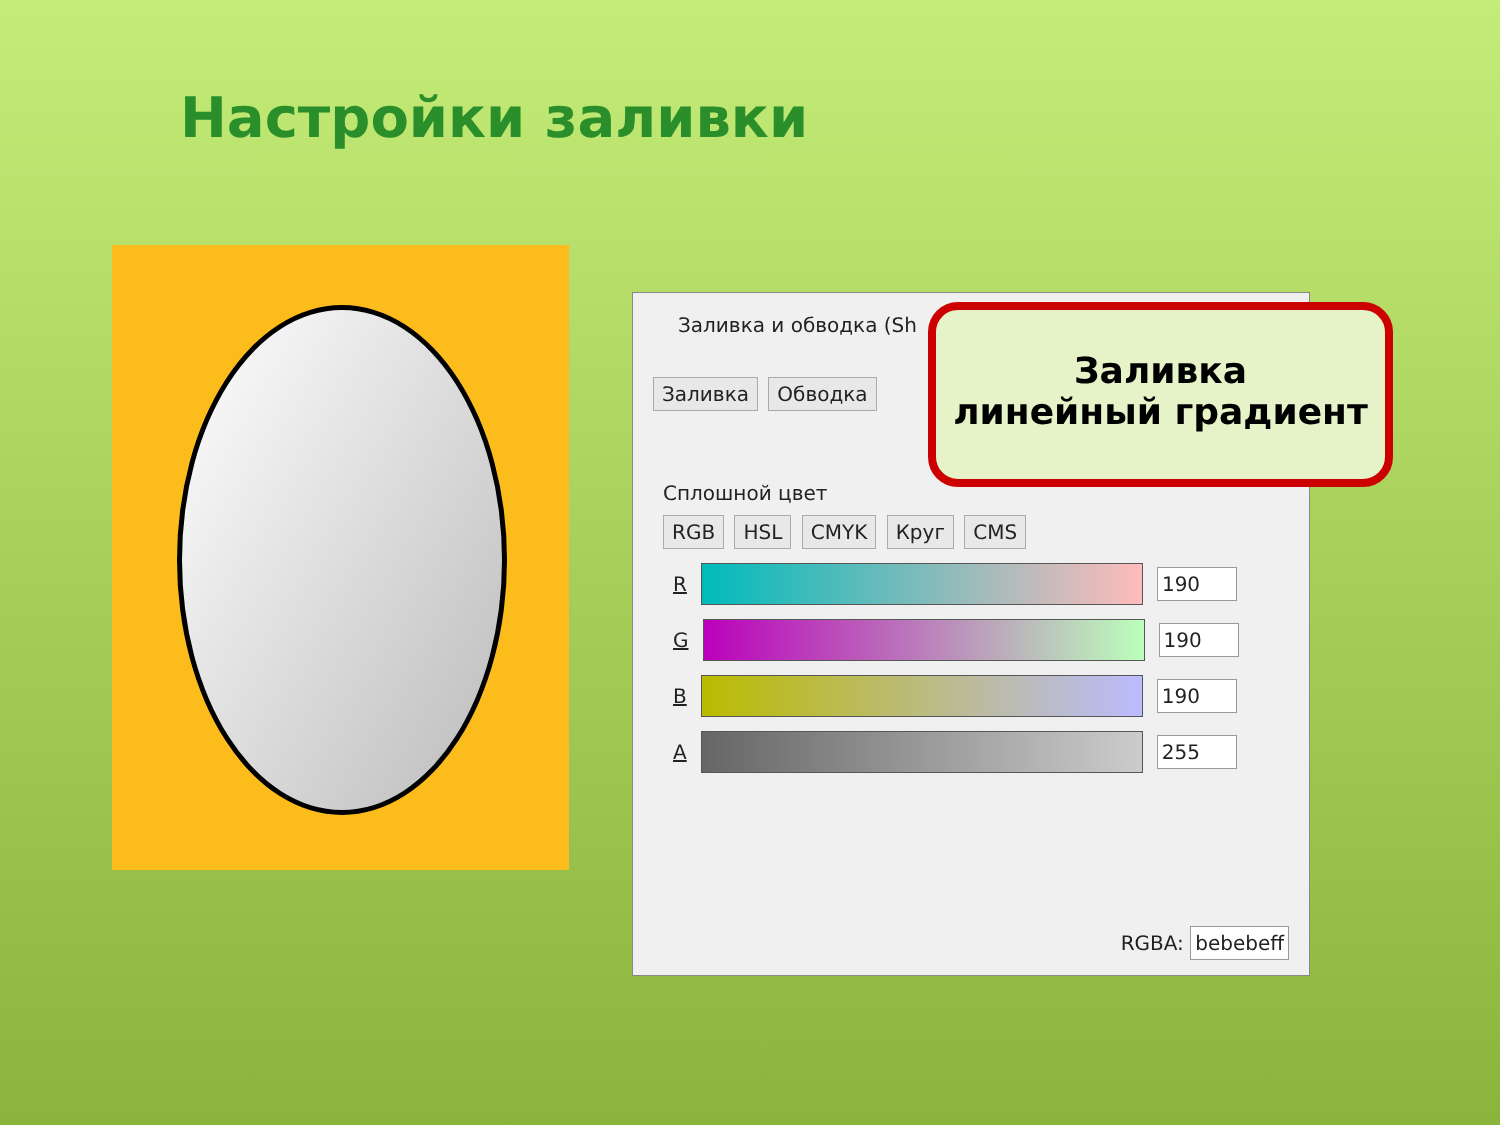Настройки заливки
Заливка и обводка (Sh
Заливка Обводка
Сплошной цвет
RGB HSL CMYK Круг CMS
R
190
G
190
B
190
A
255
RGBA: bebebeff
Заливка
линейный градиент